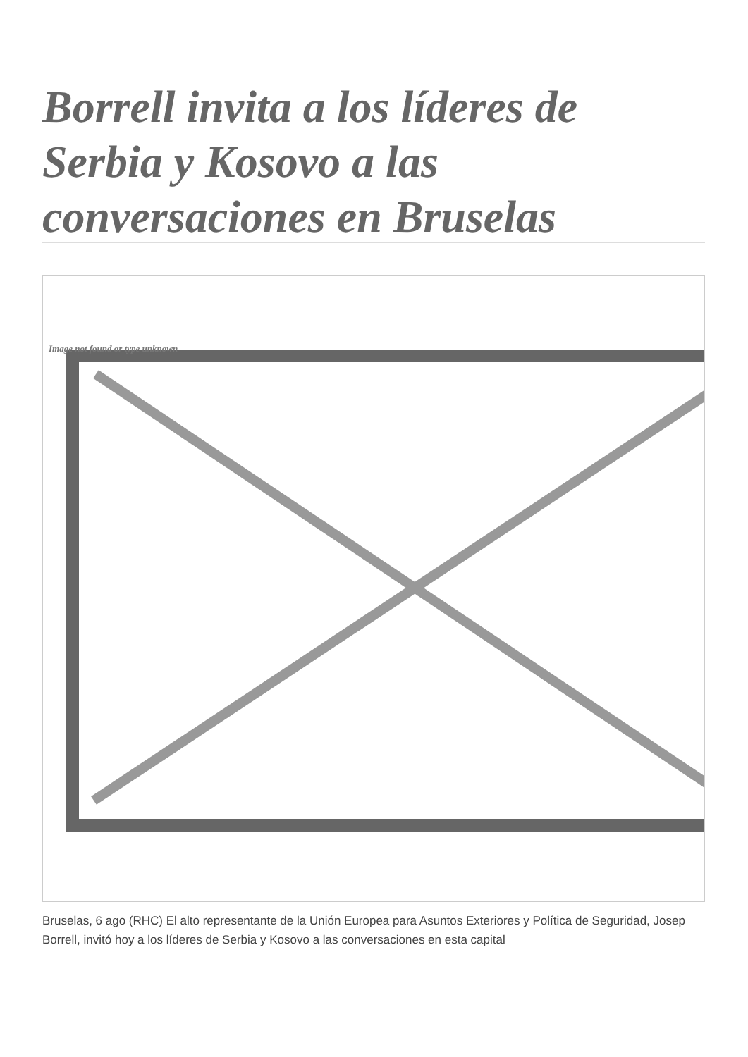Borrell invita a los líderes de Serbia y Kosovo a las conversaciones en Bruselas
Image not found or type unknown
Bruselas, 6 ago (RHC) El alto representante de la Unión Europea para Asuntos Exteriores y Política de Seguridad, Josep Borrell, invitó hoy a los líderes de Serbia y Kosovo a las conversaciones en esta capital